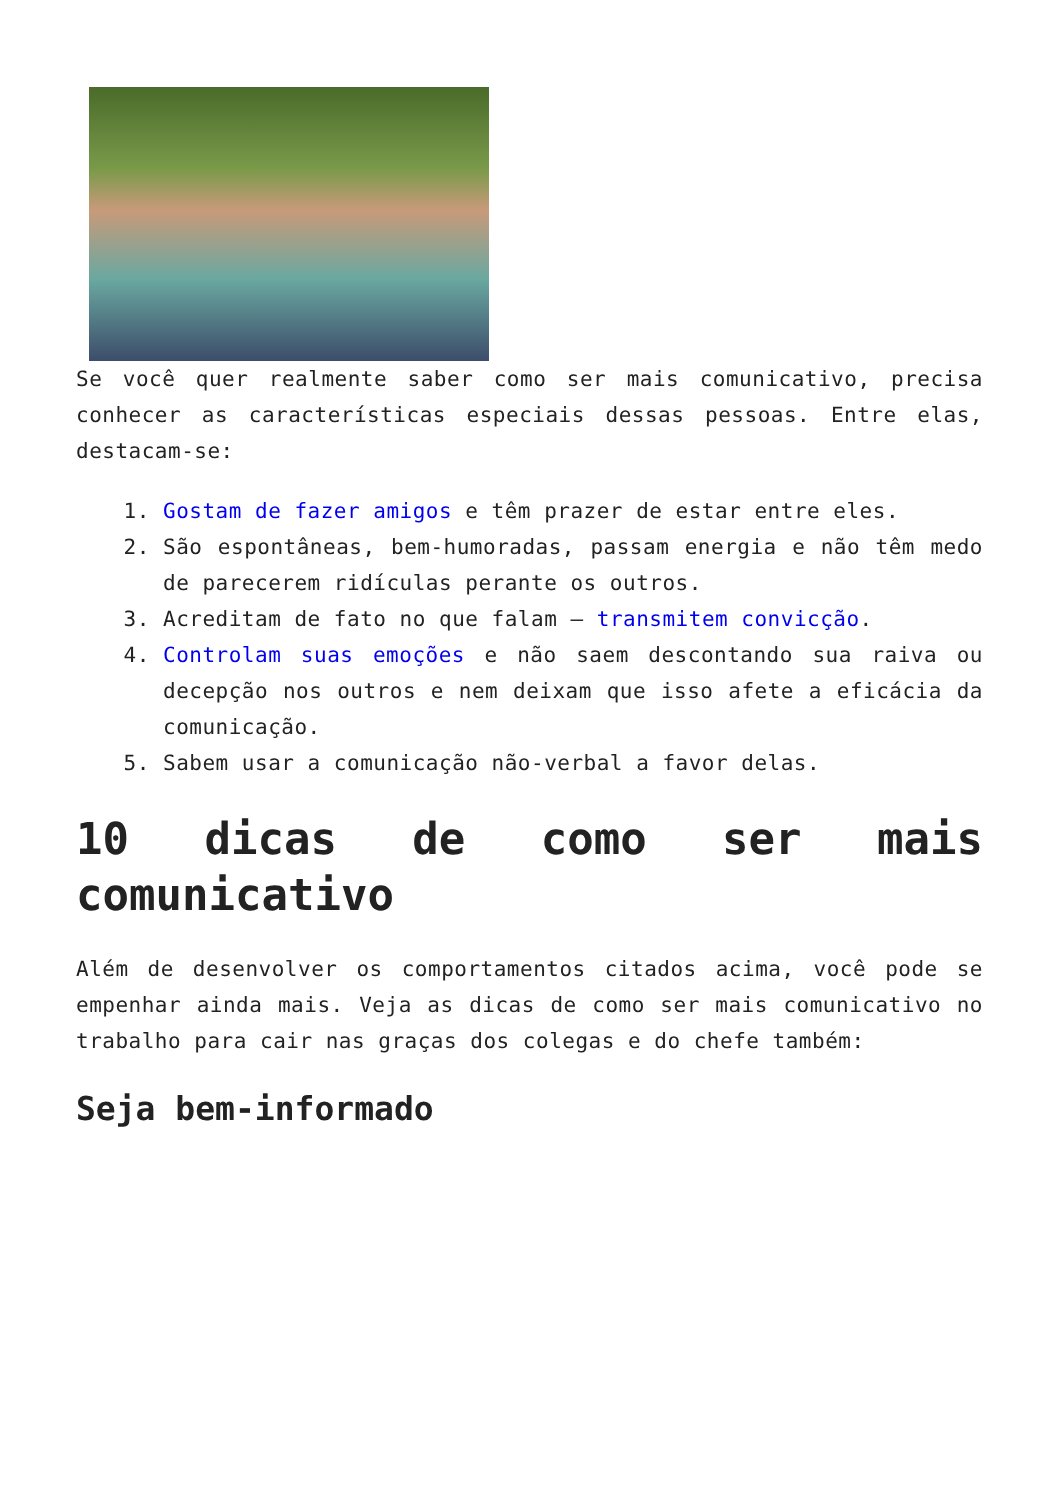Se você quer realmente saber como ser mais comunicativo, precisa conhecer as características especiais dessas pessoas. Entre elas, destacam-se:
1. Gostam de fazer amigos e têm prazer de estar entre eles.
2. São espontâneas, bem-humoradas, passam energia e não têm medo de parecerem ridículas perante os outros.
3. Acreditam de fato no que falam – transmitem convicção.
4. Controlam suas emoções e não saem descontando sua raiva ou decepção nos outros e nem deixam que isso afete a eficácia da comunicação.
5. Sabem usar a comunicação não-verbal a favor delas.
10 dicas de como ser mais comunicativo
Além de desenvolver os comportamentos citados acima, você pode se empenhar ainda mais. Veja as dicas de como ser mais comunicativo no trabalho para cair nas graças dos colegas e do chefe também:
Seja bem-informado